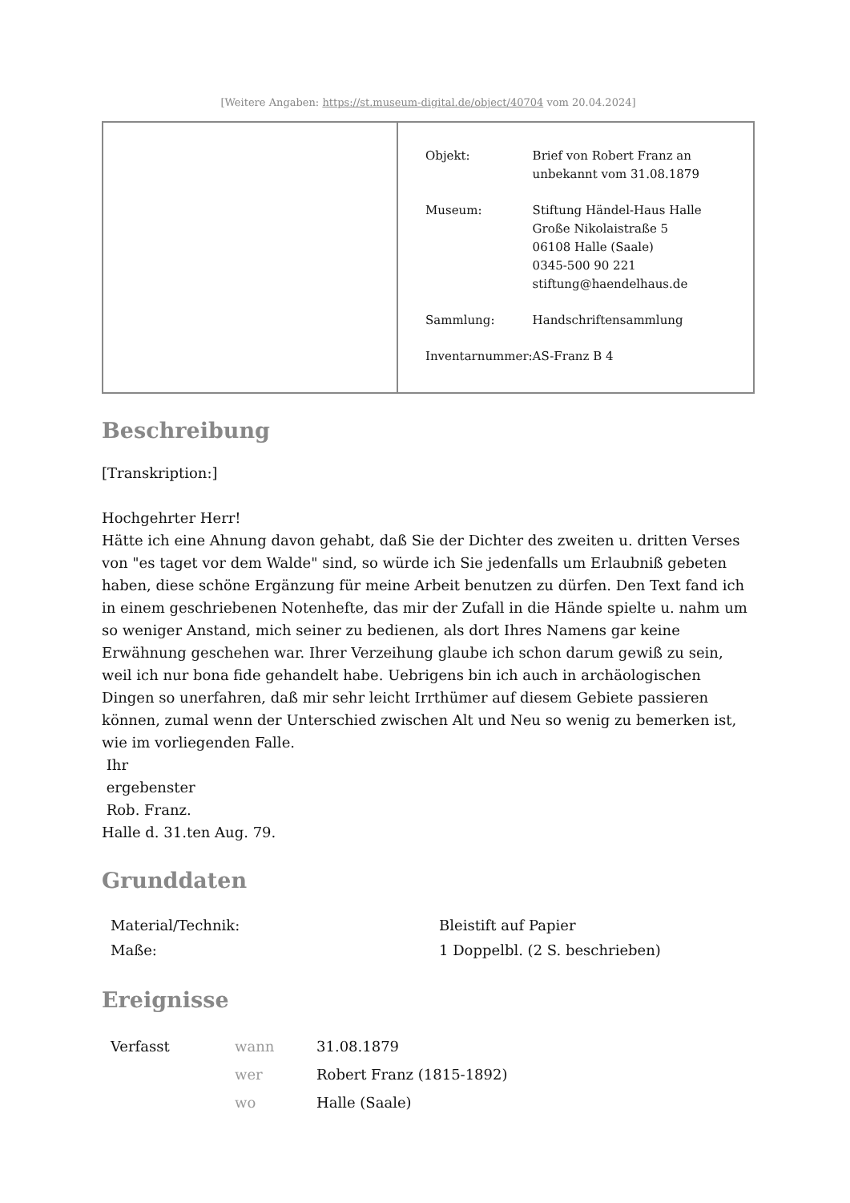[Weitere Angaben: https://st.museum-digital.de/object/40704 vom 20.04.2024]
| Objekt: | Brief von Robert Franz an unbekannt vom 31.08.1879 |
| Museum: | Stiftung Händel-Haus Halle Große Nikolaistraße 5 06108 Halle (Saale) 0345-500 90 221 stiftung@haendelhaus.de |
| Sammlung: | Handschriftensammlung |
| Inventarnummer: | AS-Franz B 4 |
Beschreibung
[Transkription:]
Hochgehrter Herr!
Hätte ich eine Ahnung davon gehabt, daß Sie der Dichter des zweiten u. dritten Verses von "es taget vor dem Walde" sind, so würde ich Sie jedenfalls um Erlaubniß gebeten haben, diese schöne Ergänzung für meine Arbeit benutzen zu dürfen. Den Text fand ich in einem geschriebenen Notenhefte, das mir der Zufall in die Hände spielte u. nahm um so weniger Anstand, mich seiner zu bedienen, als dort Ihres Namens gar keine Erwähnung geschehen war. Ihrer Verzeihung glaube ich schon darum gewiß zu sein, weil ich nur bona fide gehandelt habe. Uebrigens bin ich auch in archäologischen Dingen so unerfahren, daß mir sehr leicht Irrthümer auf diesem Gebiete passieren können, zumal wenn der Unterschied zwischen Alt und Neu so wenig zu bemerken ist, wie im vorliegenden Falle.
Ihr
ergebenster
Rob. Franz.
Halle d. 31.ten Aug. 79.
Grunddaten
| Material/Technik: | Bleistift auf Papier |
| Maße: | 1 Doppelbl. (2 S. beschrieben) |
Ereignisse
| Verfasst | wann | 31.08.1879 |
| | wer | Robert Franz (1815-1892) |
| | wo | Halle (Saale) |